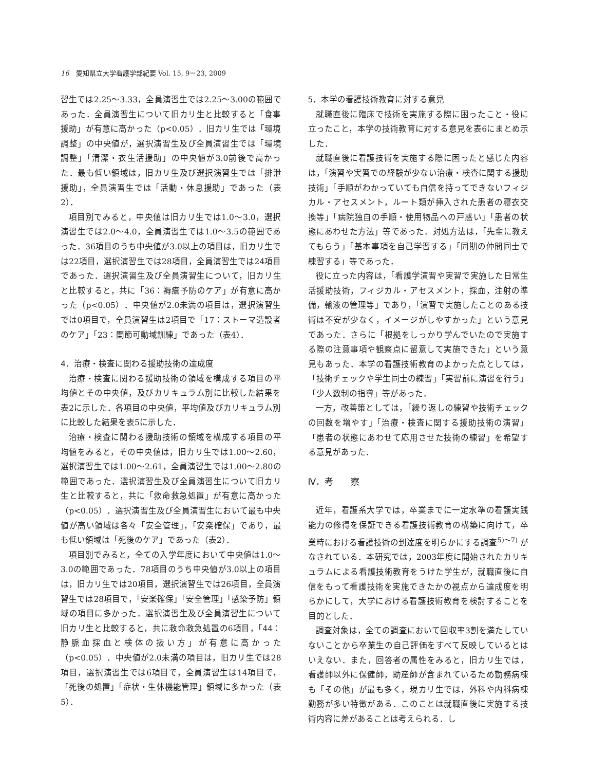16　愛知県立大学看護学部紀要 Vol. 15, 9－23, 2009
習生では2.25～3.33，全員演習生では2.25～3.00の範囲であった．全員演習生について旧カリ生と比較すると「食事援助」が有意に高かった（p<0.05）．旧カリ生では「環境調整」の中央値が，選択演習生及び全員演習生では「環境調整」「清潔・衣生活援助」の中央値が3.0前後で高かった．最も低い領域は，旧カリ生及び選択演習生では「排泄援助」，全員演習生では「活動・休息援助」であった（表2）．
項目別でみると，中央値は旧カリ生では1.0～3.0，選択演習生では2.0～4.0，全員演習生では1.0～3.5の範囲であった．36項目のうち中央値が3.0以上の項目は，旧カリ生では22項目，選択演習生では28項目，全員演習生では24項目であった．選択演習生及び全員演習生について，旧カリ生と比較すると，共に「36：褥瘡予防のケア」が有意に高かった（p<0.05）．中央値が2.0未満の項目は，選択演習生では0項目で，全員演習生は2項目で「17：ストーマ造設者のケア」「23：関節可動域訓練」であった（表4）．
4．治療・検査に関わる援助技術の達成度
治療・検査に関わる援助技術の領域を構成する項目の平均値とその中央値，及びカリキュラム別に比較した結果を表2に示した．各項目の中央値，平均値及びカリキュラム別に比較した結果を表5に示した．
治療・検査に関わる援助技術の領域を構成する項目の平均値をみると，その中央値は，旧カリ生では1.00～2.60，選択演習生では1.00～2.61，全員演習生では1.00～2.80の範囲であった．選択演習生及び全員演習生について旧カリ生と比較すると，共に「救命救急処置」が有意に高かった（p<0.05）．選択演習生及び全員演習生において最も中央値が高い領域は各々「安全管理」，「安楽確保」であり，最も低い領域は「死後のケア」であった（表2）．
項目別でみると，全ての入学年度において中央値は1.0～3.0の範囲であった．78項目のうち中央値が3.0以上の項目は，旧カリ生では20項目，選択演習生では26項目，全員演習生では28項目で，「安楽確保」「安全管理」「感染予防」領域の項目に多かった．選択演習生及び全員演習生について旧カリ生と比較すると，共に救命救急処置の6項目，「44：静脈血採血と検体の扱い方」が有意に高かった（p<0.05）．中央値が2.0未満の項目は，旧カリ生では28項目，選択演習生では6項目で，全員演習生は14項目で，「死後の処置」「症状・生体機能管理」領域に多かった（表5）．
5．本学の看護技術教育に対する意見
就職直後に臨床で技術を実施する際に困ったこと・役に立ったこと，本学の技術教育に対する意見を表6にまとめ示した．
就職直後に看護技術を実施する際に困ったと感じた内容は，「演習や実習での経験が少ない治療・検査に関する援助技術」「手順がわかっていても自信を持ってできないフィジカル・アセスメント，ルート類が挿入された患者の寝衣交換等」「病院独自の手順・使用物品への戸惑い」「患者の状態にあわせた方法」等であった．対処方法は，「先輩に教えてもらう」「基本事項を自己学習する」「同期の仲間同士で練習する」等であった．
役に立った内容は，「看護学演習や実習で実施した日常生活援助技術，フィジカル・アセスメント，採血，注射の準備，輸液の管理等」であり，「演習で実施したことのある技術は不安が少なく，イメージがしやすかった」という意見であった．さらに「根拠をしっかり学んでいたので実施する際の注意事項や観察点に留意して実施できた」という意見もあった．本学の看護技術教育のよかった点としては，「技術チェックや学生同士の練習」「実習前に演習を行う」「少人数制の指導」等があった．
一方，改善策としては，「繰り返しの練習や技術チェックの回数を増やす」「治療・検査に関する援助技術の演習」「患者の状態にあわせて応用させた技術の練習」を希望する意見があった．
Ⅳ．考　　察
近年，看護系大学では，卒業までに一定水準の看護実践能力の修得を保証できる看護技術教育の構築に向けて，卒業時における看護技術の到達度を明らかにする調査<sup>5)～7)</sup> がなされている．本研究では，2003年度に開始されたカリキュラムによる看護技術教育をうけた学生が，就職直後に自信をもって看護技術を実施できたかの視点から達成度を明らかにして，大学における看護技術教育を検討することを目的とした．
調査対象は，全ての調査において回収率3割を満たしていないことから卒業生の自己評価をすべて反映しているとはいえない．また，回答者の属性をみると，旧カリ生では，看護師以外に保健師，助産師が含まれているため勤務病棟も「その他」が最も多く，現カリ生では，外科や内科病棟勤務が多い特徴がある．このことは就職直後に実施する技術内容に差があることは考えられる．し